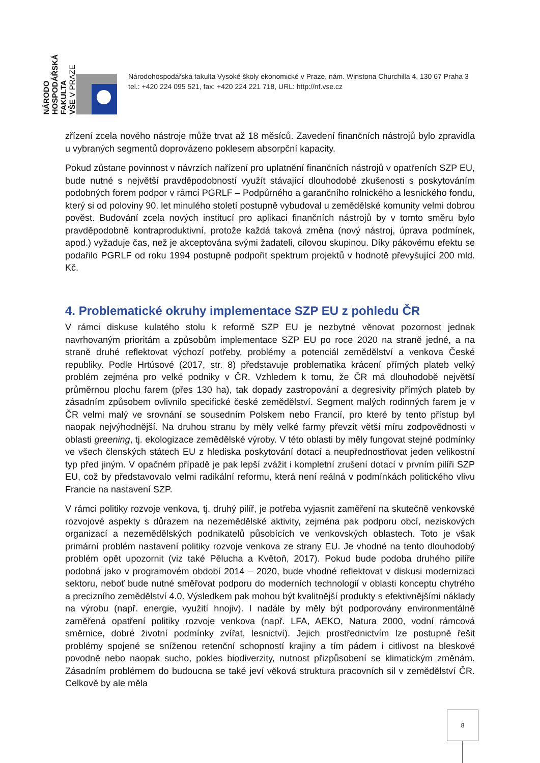NÁRODO
HOSPODÁŘSKÁ
FAKULTA
VŠE V PRAZE
Národohospodářská fakulta Vysoké školy ekonomické v Praze, nám. Winstona Churchilla 4, 130 67 Praha 3
tel.: +420 224 095 521, fax: +420 224 221 718, URL: http://nf.vse.cz
zřízení zcela nového nástroje může trvat až 18 měsíců. Zavedení finančních nástrojů bylo zpravidla u vybraných segmentů doprovázeno poklesem absorpční kapacity.
Pokud zůstane povinnost v návrzích nařízení pro uplatnění finančních nástrojů v opatřeních SZP EU, bude nutné s největší pravděpodobností využít stávající dlouhodobé zkušenosti s poskytováním podobných forem podpor v rámci PGRLF – Podpůrného a garančního rolnického a lesnického fondu, který si od poloviny 90. let minulého století postupně vybudoval u zemědělské komunity velmi dobrou pověst. Budování zcela nových institucí pro aplikaci finančních nástrojů by v tomto směru bylo pravděpodobně kontraproduktivní, protože každá taková změna (nový nástroj, úprava podmínek, apod.) vyžaduje čas, než je akceptována svými žadateli, cílovou skupinou. Díky pákovému efektu se podařilo PGRLF od roku 1994 postupně podpořit spektrum projektů v hodnotě převyšující 200 mld. Kč.
4. Problematické okruhy implementace SZP EU z pohledu ČR
V rámci diskuse kulatého stolu k reformě SZP EU je nezbytné věnovat pozornost jednak navrhovaným prioritám a způsobům implementace SZP EU po roce 2020 na straně jedné, a na straně druhé reflektovat výchozí potřeby, problémy a potenciál zemědělství a venkova České republiky. Podle Hrtúsové (2017, str. 8) představuje problematika krácení přímých plateb velký problém zejména pro velké podniky v ČR. Vzhledem k tomu, že ČR má dlouhodobě největší průměrnou plochu farem (přes 130 ha), tak dopady zastropování a degresivity přímých plateb by zásadním způsobem ovlivnilo specifické české zemědělství. Segment malých rodinných farem je v ČR velmi malý ve srovnání se sousedním Polskem nebo Francií, pro které by tento přístup byl naopak nejvýhodnější. Na druhou stranu by měly velké farmy převzít větší míru zodpovědnosti v oblasti greening, tj. ekologizace zemědělské výroby. V této oblasti by měly fungovat stejné podmínky ve všech členských státech EU z hlediska poskytování dotací a neupřednostňovat jeden velikostní typ před jiným. V opačném případě je pak lepší zvážit i kompletní zrušení dotací v prvním pilíři SZP EU, což by představovalo velmi radikální reformu, která není reálná v podmínkách politického vlivu Francie na nastavení SZP.
V rámci politiky rozvoje venkova, tj. druhý pilíř, je potřeba vyjasnit zaměření na skutečně venkovské rozvojové aspekty s důrazem na nezemědělské aktivity, zejména pak podporu obcí, neziskových organizací a nezemědělských podnikatelů působících ve venkovských oblastech. Toto je však primární problém nastavení politiky rozvoje venkova ze strany EU. Je vhodné na tento dlouhodobý problém opět upozornit (viz také Pělucha a Květoň, 2017). Pokud bude podoba druhého pilíře podobná jako v programovém období 2014 – 2020, bude vhodné reflektovat v diskusi modernizaci sektoru, neboť bude nutné směřovat podporu do moderních technologií v oblasti konceptu chytrého a precizního zemědělství 4.0. Výsledkem pak mohou být kvalitnější produkty s efektivnějšími náklady na výrobu (např. energie, využití hnojiv). I nadále by měly být podporovány environmentálně zaměřená opatření politiky rozvoje venkova (např. LFA, AEKO, Natura 2000, vodní rámcová směrnice, dobré životní podmínky zvířat, lesnictví). Jejich prostřednictvím lze postupně řešit problémy spojené se sníženou retenční schopností krajiny a tím pádem i citlivost na bleskové povodně nebo naopak sucho, pokles biodiverzity, nutnost přizpůsobení se klimatickým změnám. Zásadním problémem do budoucna se také jeví věková struktura pracovních sil v zemědělství ČR. Celkově by ale měla
8